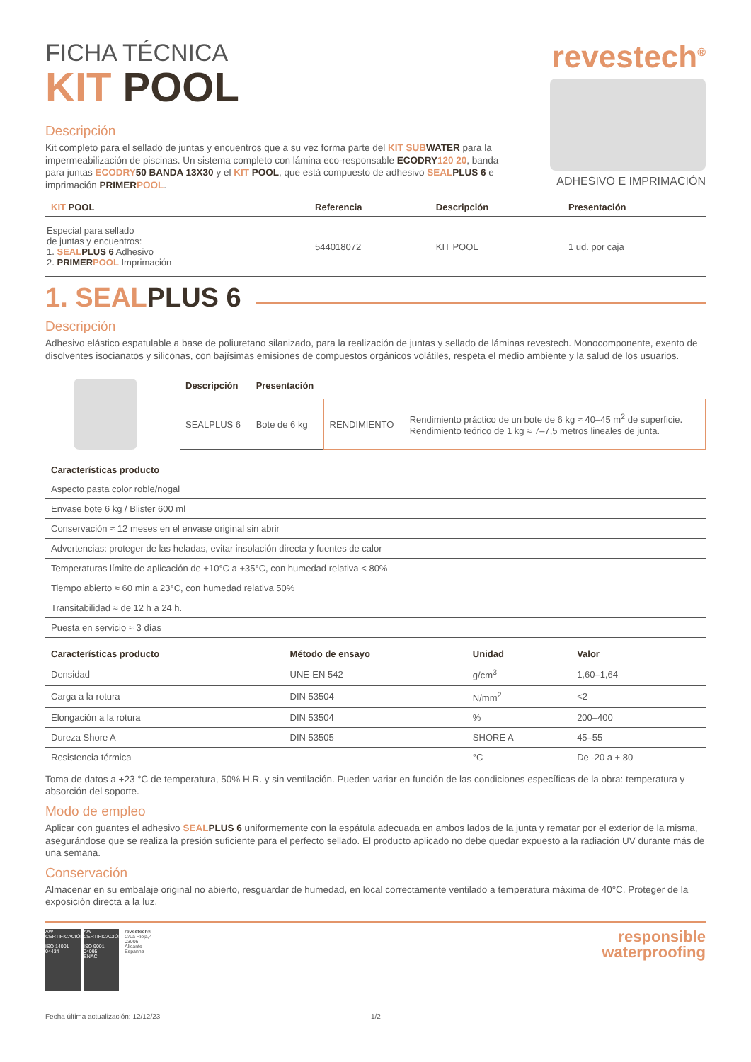FICHA TÉCNICA
KIT POOL
Descripción
Kit completo para el sellado de juntas y encuentros que a su vez forma parte del KIT SUB WATER para la impermeabilización de piscinas. Un sistema completo con lámina eco-responsable ECODRY 120 20, banda para juntas ECODRY 50 BANDA 13X30 y el KIT POOL, que está compuesto de adhesivo SEAL PLUS 6 e imprimación PRIMER POOL.
revestech<sup>®</sup>
ADHESIVO E IMPRIMACIÓN
| KIT POOL | Referencia | Descripción | Presentación |
| --- | --- | --- | --- |
| Especial para sellado de juntas y encuentros: 1. SEAL PLUS 6 Adhesivo 2. PRIMER POOL Imprimación | 544018072 | KIT POOL | 1 ud. por caja |
1. SEAL PLUS 6
Descripción
Adhesivo elástico espatulable a base de poliuretano silanizado, para la realización de juntas y sellado de láminas revestech. Monocomponente, exento de disolventes isocianatos y siliconas, con bajísimas emisiones de compuestos orgánicos volátiles, respeta el medio ambiente y la salud de los usuarios.
| Descripción | Presentación | | |
| --- | --- | --- | --- |
| SEALPLUS 6 | Bote de 6 kg | RENDIMIENTO | Rendimiento práctico de un bote de 6 kg ≈ 40–45 m<sup>2</sup> de superficie. Rendimiento teórico de 1 kg ≈ 7–7,5 metros lineales de junta. |
| Características producto |
| --- |
| Aspecto pasta color roble/nogal |
| Envase bote 6 kg / Blister 600 ml |
| Conservación ≈ 12 meses en el envase original sin abrir |
| Advertencias: proteger de las heladas, evitar insolación directa y fuentes de calor |
| Temperaturas límite de aplicación de +10°C a +35°C, con humedad relativa < 80% |
| Tiempo abierto ≈ 60 min a 23°C, con humedad relativa 50% |
| Transitabilidad ≈ de 12 h a 24 h. |
| Puesta en servicio ≈ 3 días |
| Características producto | Método de ensayo | Unidad | Valor |
| --- | --- | --- | --- |
| Densidad | UNE-EN 542 | g/cm<sup>3</sup> | 1,60–1,64 |
| Carga a la rotura | DIN 53504 | N/mm<sup>2</sup> | <2 |
| Elongación a la rotura | DIN 53504 | % | 200–400 |
| Dureza Shore A | DIN 53505 | SHORE A | 45–55 |
| Resistencia térmica | | °C | De -20 a + 80 |
Toma de datos a +23 °C de temperatura, 50% H.R. y sin ventilación. Pueden variar en función de las condiciones específicas de la obra: temperatura y absorción del soporte.
Modo de empleo
Aplicar con guantes el adhesivo SEAL PLUS 6 uniformemente con la espátula adecuada en ambos lados de la junta y rematar por el exterior de la misma, asegurándose que se realiza la presión suficiente para el perfecto sellado. El producto aplicado no debe quedar expuesto a la radiación UV durante más de una semana.
Conservación
Almacenar en su embalaje original no abierto, resguardar de humedad, en local correctamente ventilado a temperatura máxima de 40°C. Proteger de la exposición directa a la luz.
AW CERTIFICACIÓN
ISO 14001
04434
AW CERTIFICACIÓN
ISO 9001
04095
ENAC
revestech®
C/La Rioja,4
03006
Alicante
Espanha
responsible
waterproofing
Fecha última actualización: 12/12/23 1/2